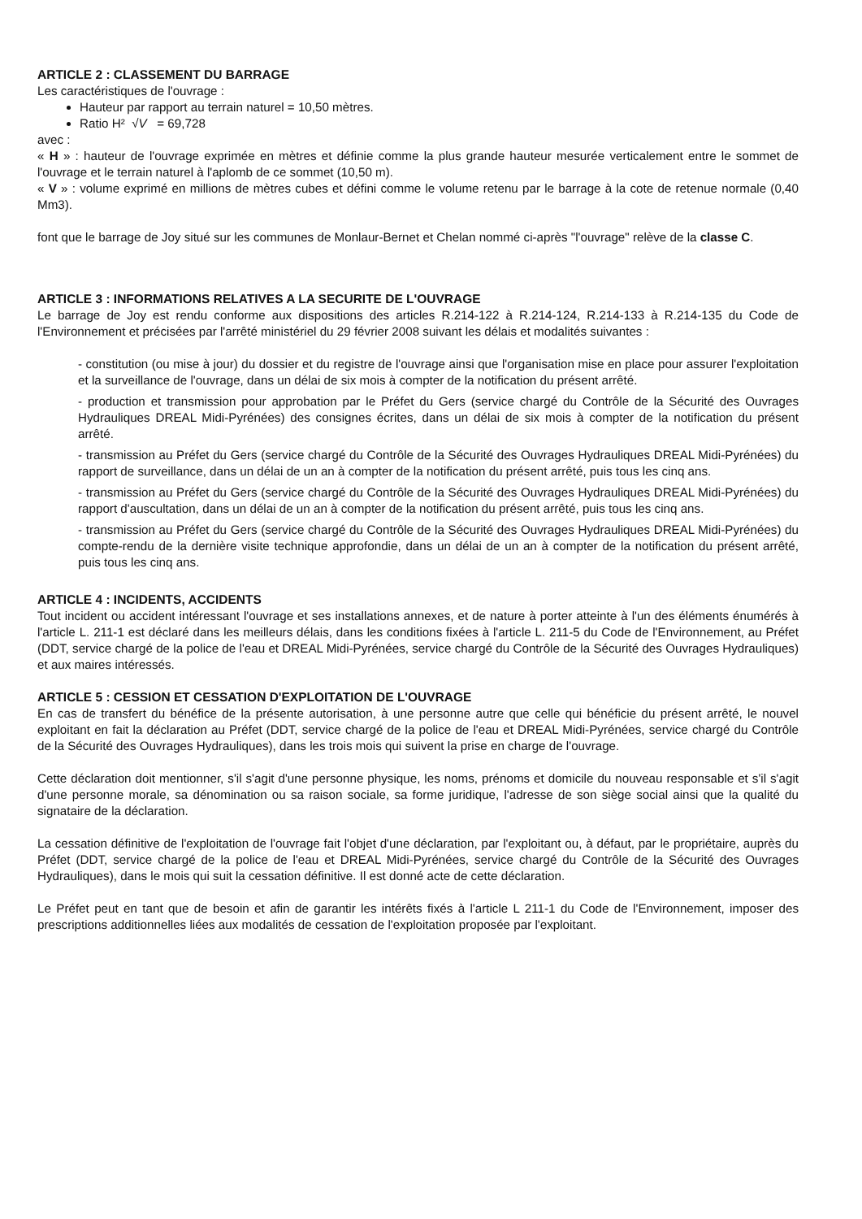ARTICLE 2 : CLASSEMENT DU BARRAGE
Les caractéristiques de l'ouvrage :
Hauteur par rapport au terrain naturel = 10,50 mètres.
Ratio H² √V = 69,728
avec :
« H » : hauteur de l'ouvrage exprimée en mètres et définie comme la plus grande hauteur mesurée verticalement entre le sommet de l'ouvrage et le terrain naturel à l'aplomb de ce sommet (10,50 m).
« V » : volume exprimé en millions de mètres cubes et défini comme le volume retenu par le barrage à la cote de retenue normale (0,40 Mm3).
font que le barrage de Joy situé sur les communes de Monlaur-Bernet et Chelan nommé ci-après "l'ouvrage" relève de la classe C.
ARTICLE 3 : INFORMATIONS RELATIVES A LA SECURITE DE L'OUVRAGE
Le barrage de Joy est rendu conforme aux dispositions des articles R.214-122 à R.214-124, R.214-133 à R.214-135 du Code de l'Environnement et précisées par l'arrêté ministériel du 29 février 2008 suivant les délais et modalités suivantes :
- constitution (ou mise à jour) du dossier et du registre de l'ouvrage ainsi que l'organisation mise en place pour assurer l'exploitation et la surveillance de l'ouvrage, dans un délai de six mois à compter de la notification du présent arrêté.
- production et transmission pour approbation par le Préfet du Gers (service chargé du Contrôle de la Sécurité des Ouvrages Hydrauliques DREAL Midi-Pyrénées) des consignes écrites, dans un délai de six mois à compter de la notification du présent arrêté.
- transmission au Préfet du Gers (service chargé du Contrôle de la Sécurité des Ouvrages Hydrauliques DREAL Midi-Pyrénées) du rapport de surveillance, dans un délai de un an à compter de la notification du présent arrêté, puis tous les cinq ans.
- transmission au Préfet du Gers (service chargé du Contrôle de la Sécurité des Ouvrages Hydrauliques DREAL Midi-Pyrénées) du rapport d'auscultation, dans un délai de un an à compter de la notification du présent arrêté, puis tous les cinq ans.
- transmission au Préfet du Gers (service chargé du Contrôle de la Sécurité des Ouvrages Hydrauliques DREAL Midi-Pyrénées) du compte-rendu de la dernière visite technique approfondie, dans un délai de un an à compter de la notification du présent arrêté, puis tous les cinq ans.
ARTICLE 4 : INCIDENTS, ACCIDENTS
Tout incident ou accident intéressant l'ouvrage et ses installations annexes, et de nature à porter atteinte à l'un des éléments énumérés à l'article L. 211-1 est déclaré dans les meilleurs délais, dans les conditions fixées à l'article L. 211-5 du Code de l'Environnement, au Préfet (DDT, service chargé de la police de l'eau et DREAL Midi-Pyrénées, service chargé du Contrôle de la Sécurité des Ouvrages Hydrauliques) et aux maires intéressés.
ARTICLE 5 : CESSION ET CESSATION D'EXPLOITATION DE L'OUVRAGE
En cas de transfert du bénéfice de la présente autorisation, à une personne autre que celle qui bénéficie du présent arrêté, le nouvel exploitant en fait la déclaration au Préfet (DDT, service chargé de la police de l'eau et DREAL Midi-Pyrénées, service chargé du Contrôle de la Sécurité des Ouvrages Hydrauliques), dans les trois mois qui suivent la prise en charge de l'ouvrage.
Cette déclaration doit mentionner, s'il s'agit d'une personne physique, les noms, prénoms et domicile du nouveau responsable et s'il s'agit d'une personne morale, sa dénomination ou sa raison sociale, sa forme juridique, l'adresse de son siège social ainsi que la qualité du signataire de la déclaration.
La cessation définitive de l'exploitation de l'ouvrage fait l'objet d'une déclaration, par l'exploitant ou, à défaut, par le propriétaire, auprès du Préfet (DDT, service chargé de la police de l'eau et DREAL Midi-Pyrénées, service chargé du Contrôle de la Sécurité des Ouvrages Hydrauliques), dans le mois qui suit la cessation définitive. Il est donné acte de cette déclaration.
Le Préfet peut en tant que de besoin et afin de garantir les intérêts fixés à l'article L 211-1 du Code de l'Environnement, imposer des prescriptions additionnelles liées aux modalités de cessation de l'exploitation proposée par l'exploitant.